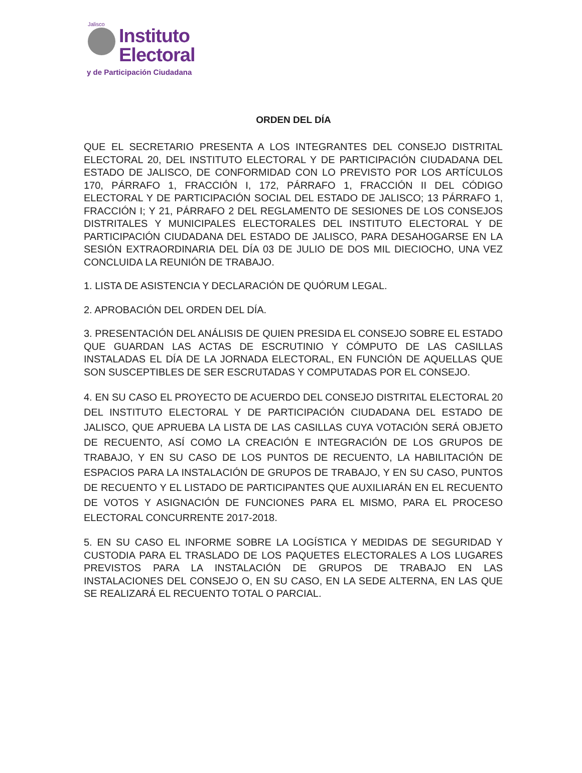Jalisco
Instituto
Electoral
y de Participación Ciudadana
ORDEN DEL DÍA
QUE EL SECRETARIO PRESENTA A LOS INTEGRANTES DEL CONSEJO DISTRITAL ELECTORAL 20, DEL INSTITUTO ELECTORAL Y DE PARTICIPACIÓN CIUDADANA DEL ESTADO DE JALISCO, DE CONFORMIDAD CON LO PREVISTO POR LOS ARTÍCULOS 170, PÁRRAFO 1, FRACCIÓN I, 172, PÁRRAFO 1, FRACCIÓN II DEL CÓDIGO ELECTORAL Y DE PARTICIPACIÓN SOCIAL DEL ESTADO DE JALISCO; 13 PÁRRAFO 1, FRACCIÓN I; Y 21, PÁRRAFO 2 DEL REGLAMENTO DE SESIONES DE LOS CONSEJOS DISTRITALES Y MUNICIPALES ELECTORALES DEL INSTITUTO ELECTORAL Y DE PARTICIPACIÓN CIUDADANA DEL ESTADO DE JALISCO, PARA DESAHOGARSE EN LA SESIÓN EXTRAORDINARIA DEL DÍA 03 DE JULIO DE DOS MIL DIECIOCHO, UNA VEZ CONCLUIDA LA REUNIÓN DE TRABAJO.
1. LISTA DE ASISTENCIA Y DECLARACIÓN DE QUÓRUM LEGAL.
2. APROBACIÓN DEL ORDEN DEL DÍA.
3. PRESENTACIÓN DEL ANÁLISIS DE QUIEN PRESIDA EL CONSEJO SOBRE EL ESTADO QUE GUARDAN LAS ACTAS DE ESCRUTINIO Y CÓMPUTO DE LAS CASILLAS INSTALADAS EL DÍA DE LA JORNADA ELECTORAL, EN FUNCIÓN DE AQUELLAS QUE SON SUSCEPTIBLES DE SER ESCRUTADAS Y COMPUTADAS POR EL CONSEJO.
4. EN SU CASO EL PROYECTO DE ACUERDO DEL CONSEJO DISTRITAL ELECTORAL 20 DEL INSTITUTO ELECTORAL Y DE PARTICIPACIÓN CIUDADANA DEL ESTADO DE JALISCO, QUE APRUEBA LA LISTA DE LAS CASILLAS CUYA VOTACIÓN SERÁ OBJETO DE RECUENTO, ASÍ COMO LA CREACIÓN E INTEGRACIÓN DE LOS GRUPOS DE TRABAJO, Y EN SU CASO DE LOS PUNTOS DE RECUENTO, LA HABILITACIÓN DE ESPACIOS PARA LA INSTALACIÓN DE GRUPOS DE TRABAJO, Y EN SU CASO, PUNTOS DE RECUENTO Y EL LISTADO DE PARTICIPANTES QUE AUXILIARÁN EN EL RECUENTO DE VOTOS Y ASIGNACIÓN DE FUNCIONES PARA EL MISMO, PARA EL PROCESO ELECTORAL CONCURRENTE 2017-2018.
5. EN SU CASO EL INFORME SOBRE LA LOGÍSTICA Y MEDIDAS DE SEGURIDAD Y CUSTODIA PARA EL TRASLADO DE LOS PAQUETES ELECTORALES A LOS LUGARES PREVISTOS PARA LA INSTALACIÓN DE GRUPOS DE TRABAJO EN LAS INSTALACIONES DEL CONSEJO O, EN SU CASO, EN LA SEDE ALTERNA, EN LAS QUE SE REALIZARÁ EL RECUENTO TOTAL O PARCIAL.